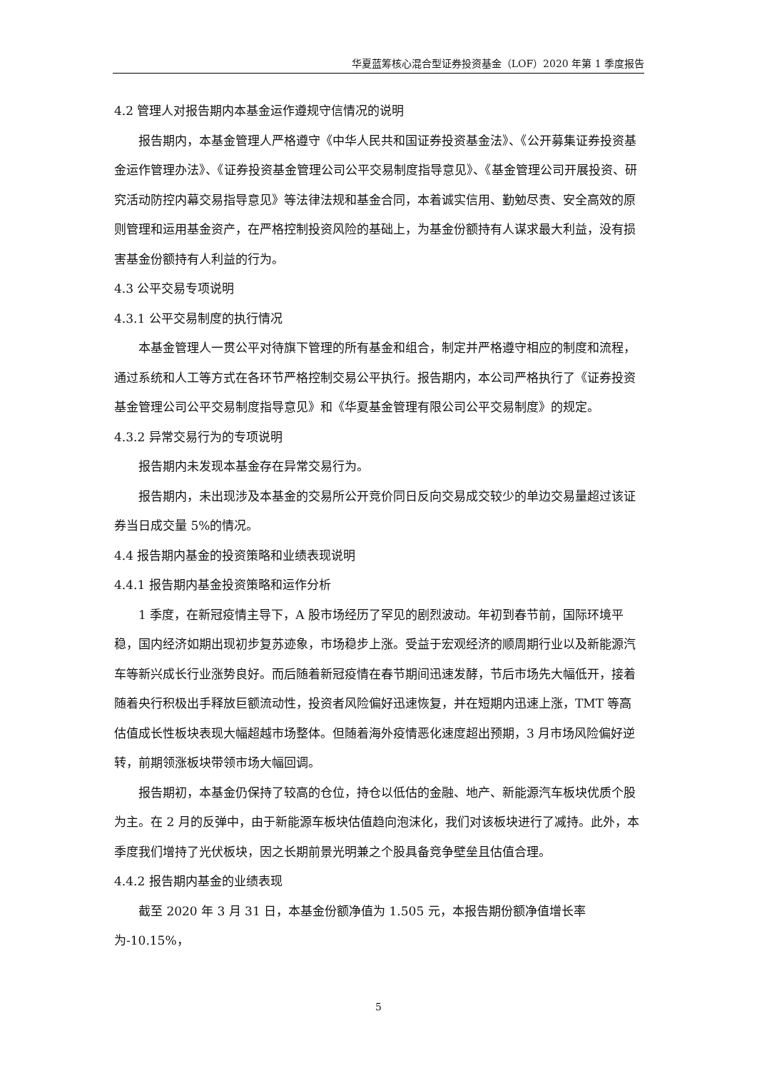华夏蓝筹核心混合型证券投资基金（LOF）2020 年第 1 季度报告
4.2 管理人对报告期内本基金运作遵规守信情况的说明
报告期内，本基金管理人严格遵守《中华人民共和国证券投资基金法》、《公开募集证券投资基金运作管理办法》、《证券投资基金管理公司公平交易制度指导意见》、《基金管理公司开展投资、研究活动防控内幕交易指导意见》等法律法规和基金合同，本着诚实信用、勤勉尽责、安全高效的原则管理和运用基金资产，在严格控制投资风险的基础上，为基金份额持有人谋求最大利益，没有损害基金份额持有人利益的行为。
4.3 公平交易专项说明
4.3.1 公平交易制度的执行情况
本基金管理人一贯公平对待旗下管理的所有基金和组合，制定并严格遵守相应的制度和流程，通过系统和人工等方式在各环节严格控制交易公平执行。报告期内，本公司严格执行了《证券投资基金管理公司公平交易制度指导意见》和《华夏基金管理有限公司公平交易制度》的规定。
4.3.2 异常交易行为的专项说明
报告期内未发现本基金存在异常交易行为。
报告期内，未出现涉及本基金的交易所公开竞价同日反向交易成交较少的单边交易量超过该证券当日成交量 5%的情况。
4.4 报告期内基金的投资策略和业绩表现说明
4.4.1 报告期内基金投资策略和运作分析
1 季度，在新冠疫情主导下，A 股市场经历了罕见的剧烈波动。年初到春节前，国际环境平稳，国内经济如期出现初步复苏迹象，市场稳步上涨。受益于宏观经济的顺周期行业以及新能源汽车等新兴成长行业涨势良好。而后随着新冠疫情在春节期间迅速发酵，节后市场先大幅低开，接着随着央行积极出手释放巨额流动性，投资者风险偏好迅速恢复，并在短期内迅速上涨，TMT 等高估值成长性板块表现大幅超越市场整体。但随着海外疫情恶化速度超出预期，3 月市场风险偏好逆转，前期领涨板块带领市场大幅回调。
报告期初，本基金仍保持了较高的仓位，持仓以低估的金融、地产、新能源汽车板块优质个股为主。在 2 月的反弹中，由于新能源车板块估值趋向泡沫化，我们对该板块进行了减持。此外，本季度我们增持了光伏板块，因之长期前景光明兼之个股具备竞争壁垒且估值合理。
4.4.2 报告期内基金的业绩表现
截至 2020 年 3 月 31 日，本基金份额净值为 1.505 元，本报告期份额净值增长率为-10.15%，
5